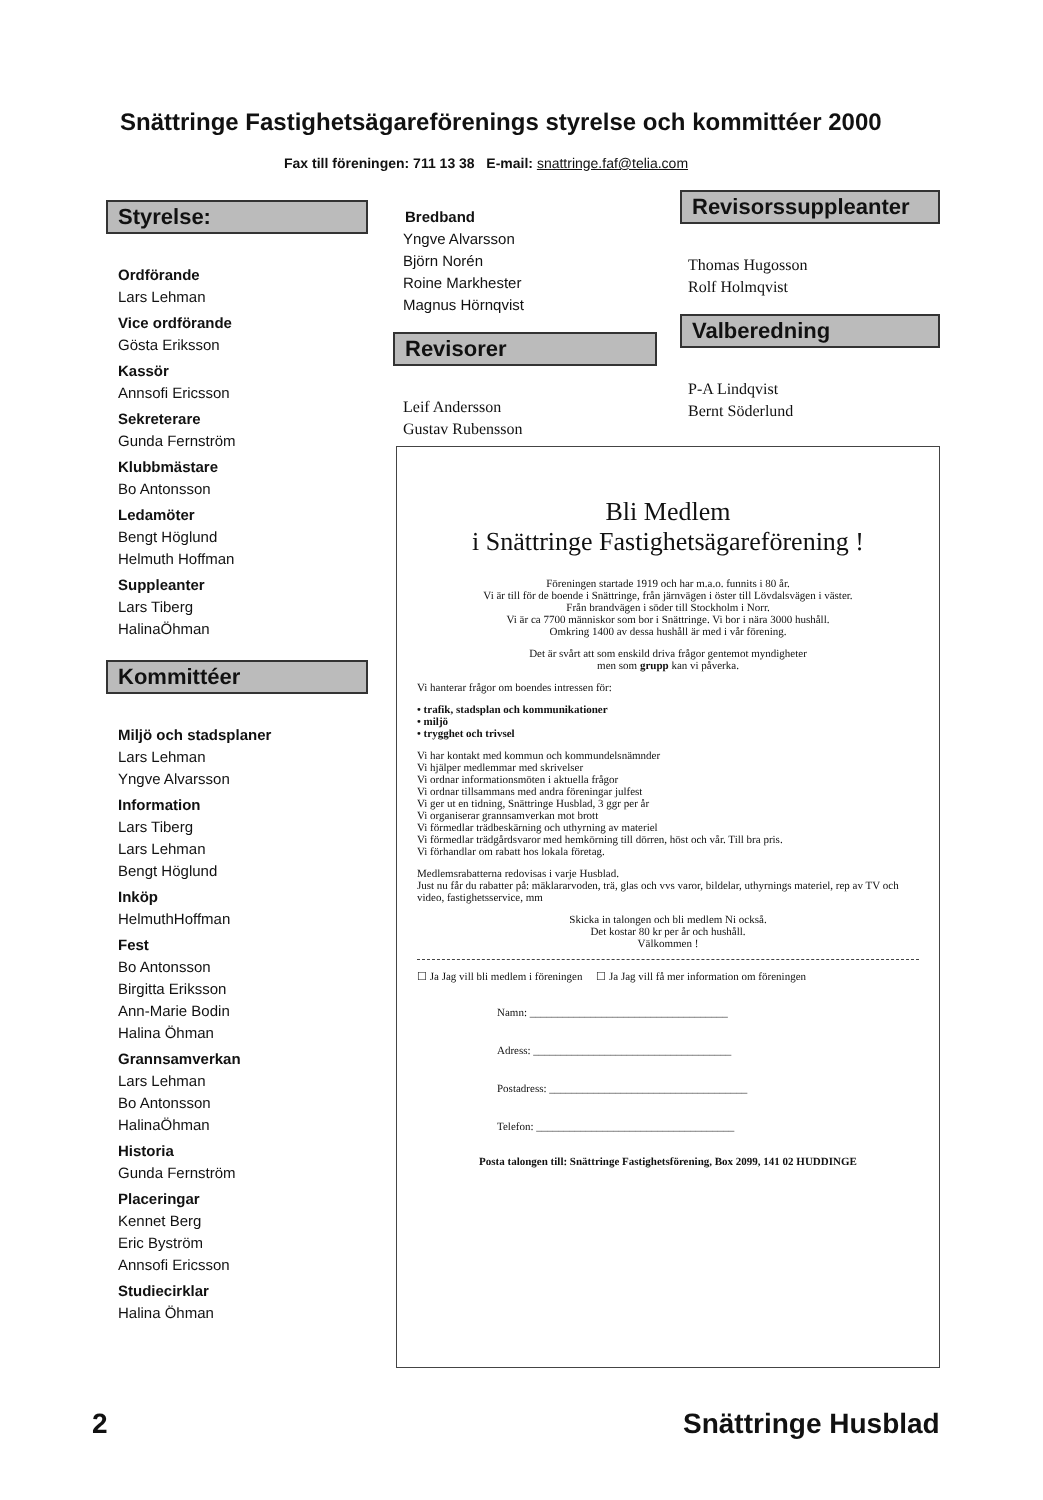Snättringe Fastighetsägareförenings styrelse och kommittéer 2000
Fax till föreningen: 711 13 38 E-mail: snattringe.faf@telia.com
Styrelse:
Ordförande
Lars Lehman
Vice ordförande
Gösta Eriksson
Kassör
Annsofi Ericsson
Sekreterare
Gunda Fernström
Klubbmästare
Bo Antonsson
Ledamöter
Bengt Höglund
Helmuth Hoffman
Suppleanter
Lars Tiberg
HalinaÖhman
Kommittéer
Miljö och stadsplaner
Lars Lehman
Yngve Alvarsson
Information
Lars Tiberg
Lars Lehman
Bengt Höglund
Inköp
HelmuthHoffman
Fest
Bo Antonsson
Birgitta Eriksson
Ann-Marie Bodin
Halina Öhman
Grannsamverkan
Lars Lehman
Bo Antonsson
HalinaÖhman
Historia
Gunda Fernström
Placeringar
Kennet Berg
Eric Byström
Annsofi Ericsson
Studiecirklar
Halina Öhman
Bredband
Yngve Alvarsson
Björn Norén
Roine Markhester
Magnus Hörnqvist
Revisorer
Leif Andersson
Gustav Rubensson
Revisorssuppleanter
Thomas Hugosson
Rolf Holmqvist
Valberedning
P-A Lindqvist
Bernt Söderlund
Bli Medlem
i Snättringe Fastighetsägareförening !
Föreningen startade 1919 och har m.a.o. funnits i 80 år.
Vi är till för de boende i Snättringe, från järnvägen i öster till Lövdalsvägen i väster.
Från brandvägen i söder till Stockholm i Norr.
Vi är ca 7700 människor som bor i Snättringe. Vi bor i nära 3000 hushåll.
Omkring 1400 av dessa hushåll är med i vår förening.
Det är svårt att som enskild driva frågor gentemot myndigheter
men som grupp kan vi påverka.
Vi hanterar frågor om boendes intressen för:
• trafik, stadsplan och kommunikationer
• miljö
• trygghet och trivsel
Vi har kontakt med kommun och kommundelsnämnder
Vi hjälper medlemmar med skrivelser
Vi ordnar informationsmöten i aktuella frågor
Vi ordnar tillsammans med andra föreningar julfest
Vi ger ut en tidning, Snättringe Husblad, 3 ggr per år
Vi organiserar grannsamverkan mot brott
Vi förmedlar trädbeskärning och uthyrning av materiel
Vi förmedlar trädgårdsvaror med hemkörning till dörren, höst och vår. Till bra pris.
Vi förhandlar om rabatt hos lokala företag.
Medlemsrabatterna redovisas i varje Husblad.
Just nu får du rabatter på: mäklararvoden, trä, glas och vvs varor, bildelar, uthyrnings materiel, rep av TV och video, fastighetsservice, mm
Skicka in talongen och bli medlem Ni också.
Det kostar 80 kr per år och hushåll.
Välkommen !
☐ Ja Jag vill bli medlem i föreningen ☐ Ja Jag vill få mer information om föreningen
Namn: ____________________________________
Adress: ____________________________________
Postadress: ____________________________________
Telefon: ____________________________________
Posta talongen till: Snättringe Fastighetsförening, Box 2099, 141 02 HUDDINGE
2 Snättringe Husblad